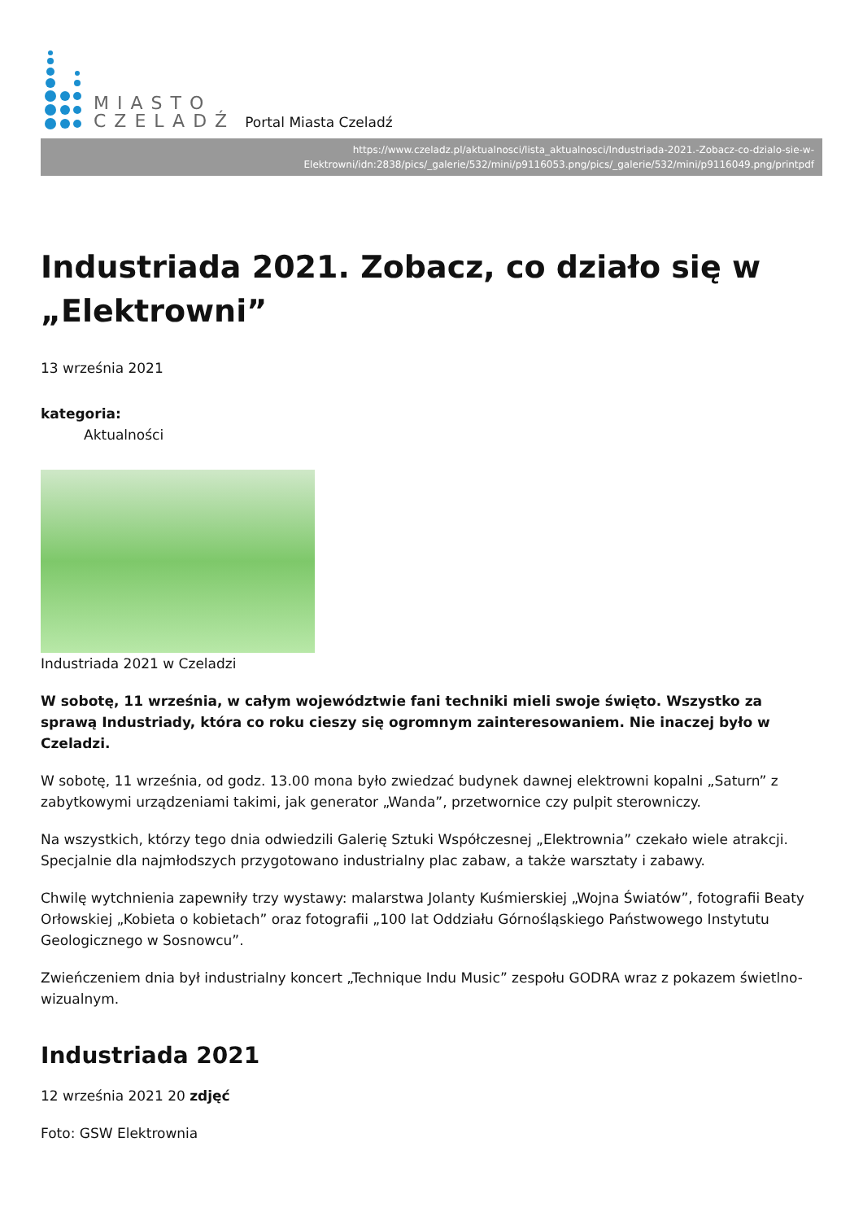MIASTO
CZELADŹ
Portal Miasta Czeladź
https://www.czeladz.pl/aktualnosci/lista_aktualnosci/Industriada-2021.-Zobacz-co-dzialo-sie-w-Elektrowni/idn:2838/pics/_galerie/532/mini/p9116053.png/pics/_galerie/532/mini/p9116049.png/printpdf
Industriada 2021. Zobacz, co działo się w „Elektrowni”
13 września 2021
kategoria:
Aktualności
Industriada 2021 w Czeladzi
W sobotę, 11 września, w całym województwie fani techniki mieli swoje święto. Wszystko za sprawą Industriady, która co roku cieszy się ogromnym zainteresowaniem. Nie inaczej było w Czeladzi.
W sobotę, 11 września, od godz. 13.00 mona było zwiedzać budynek dawnej elektrowni kopalni „Saturn” z zabytkowymi urządzeniami takimi, jak generator „Wanda”, przetwornice czy pulpit sterowniczy.
Na wszystkich, którzy tego dnia odwiedzili Galerię Sztuki Współczesnej „Elektrownia” czekało wiele atrakcji. Specjalnie dla najmłodszych przygotowano industrialny plac zabaw, a także warsztaty i zabawy.
Chwilę wytchnienia zapewniły trzy wystawy: malarstwa Jolanty Kuśmierskiej „Wojna Światów”, fotografii Beaty Orłowskiej „Kobieta o kobietach” oraz fotografii „100 lat Oddziału Górnośląskiego Państwowego Instytutu Geologicznego w Sosnowcu”.
Zwieńczeniem dnia był industrialny koncert „Technique Indu Music” zespołu GODRA wraz z pokazem świetlno-wizualnym.
Industriada 2021
12 września 2021 20 zdjęć
Foto: GSW Elektrownia